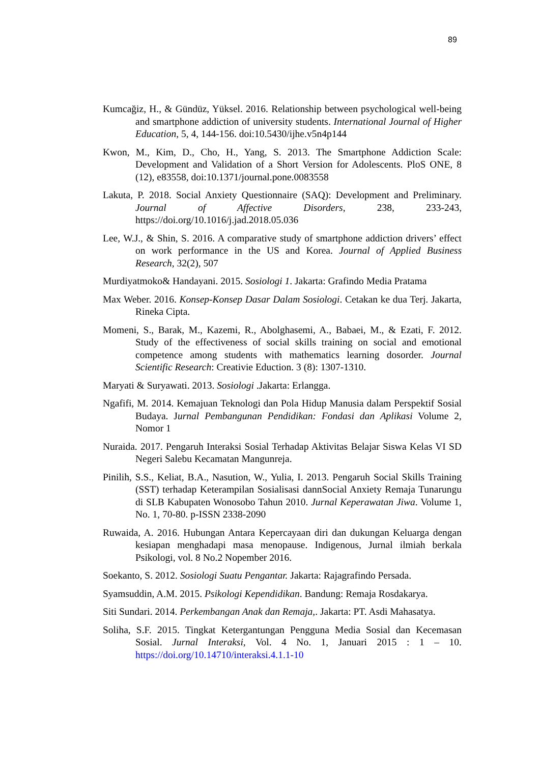89
Kumcağiz, H., & Gündüz, Yüksel. 2016. Relationship between psychological well-being and smartphone addiction of university students. International Journal of Higher Education, 5, 4, 144-156. doi:10.5430/ijhe.v5n4p144
Kwon, M., Kim, D., Cho, H., Yang, S. 2013. The Smartphone Addiction Scale: Development and Validation of a Short Version for Adolescents. PloS ONE, 8 (12), e83558, doi:10.1371/journal.pone.0083558
Lakuta, P. 2018. Social Anxiety Questionnaire (SAQ): Development and Preliminary. Journal of Affective Disorders, 238, 233-243, https://doi.org/10.1016/j.jad.2018.05.036
Lee, W.J., & Shin, S. 2016. A comparative study of smartphone addiction drivers’ effect on work performance in the US and Korea. Journal of Applied Business Research, 32(2), 507
Murdiyatmoko& Handayani. 2015. Sosiologi 1. Jakarta: Grafindo Media Pratama
Max Weber. 2016. Konsep-Konsep Dasar Dalam Sosiologi. Cetakan ke dua Terj. Jakarta, Rineka Cipta.
Momeni, S., Barak, M., Kazemi, R., Abolghasemi, A., Babaei, M., & Ezati, F. 2012. Study of the effectiveness of social skills training on social and emotional competence among students with mathematics learning dosorder. Journal Scientific Research: Creativie Eduction. 3 (8): 1307-1310.
Maryati & Suryawati. 2013. Sosiologi .Jakarta: Erlangga.
Ngafifi, M. 2014. Kemajuan Teknologi dan Pola Hidup Manusia dalam Perspektif Sosial Budaya. Jurnal Pembangunan Pendidikan: Fondasi dan Aplikasi Volume 2, Nomor 1
Nuraida. 2017. Pengaruh Interaksi Sosial Terhadap Aktivitas Belajar Siswa Kelas VI SD Negeri Salebu Kecamatan Mangunreja.
Pinilih, S.S., Keliat, B.A., Nasution, W., Yulia, I. 2013. Pengaruh Social Skills Training (SST) terhadap Keterampilan Sosialisasi dannSocial Anxiety Remaja Tunarungu di SLB Kabupaten Wonosobo Tahun 2010. Jurnal Keperawatan Jiwa. Volume 1, No. 1, 70-80. p-ISSN 2338-2090
Ruwaida, A. 2016. Hubungan Antara Kepercayaan diri dan dukungan Keluarga dengan kesiapan menghadapi masa menopause. Indigenous, Jurnal ilmiah berkala Psikologi, vol. 8 No.2 Nopember 2016.
Soekanto, S. 2012. Sosiologi Suatu Pengantar. Jakarta: Rajagrafindo Persada.
Syamsuddin, A.M. 2015. Psikologi Kependidikan. Bandung: Remaja Rosdakarya.
Siti Sundari. 2014. Perkembangan Anak dan Remaja,. Jakarta: PT. Asdi Mahasatya.
Soliha, S.F. 2015. Tingkat Ketergantungan Pengguna Media Sosial dan Kecemasan Sosial. Jurnal Interaksi, Vol. 4 No. 1, Januari 2015 : 1 – 10. https://doi.org/10.14710/interaksi.4.1.1-10